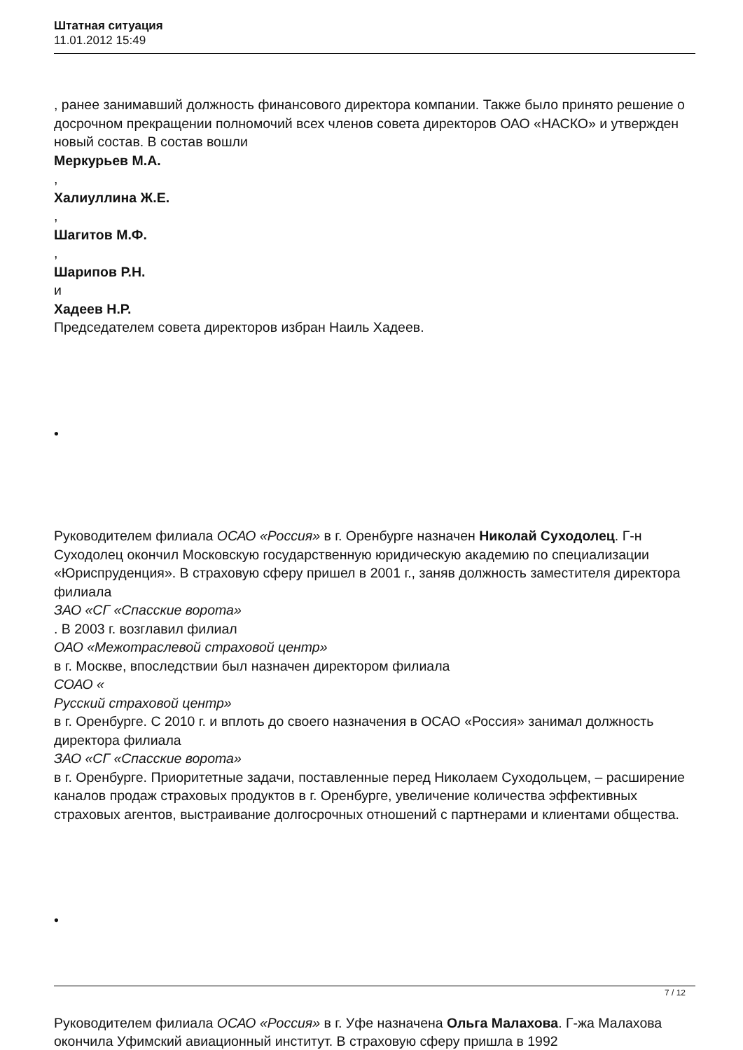Штатная ситуация
11.01.2012 15:49
, ранее занимавший должность финансового директора компании. Также было принято решение о досрочном прекращении полномочий всех членов совета директоров ОАО «НАСКО» и утвержден новый состав. В состав вошли
Меркурьев М.А.
,
Халиуллина Ж.Е.
,
Шагитов М.Ф.
,
Шарипов Р.Н.
и
Хадеев Н.Р.
Председателем совета директоров избран Наиль Хадеев.
•
Руководителем филиала ОСАО «Россия» в г. Оренбурге назначен Николай Суходолец. Г-н Суходолец окончил Московскую государственную юридическую академию по специализации «Юриспруденция». В страховую сферу пришел в 2001 г., заняв должность заместителя директора филиала
ЗАО «СГ «Спасские ворота»
. В 2003 г. возглавил филиал
ОАО «Межотраслевой страховой центр»
в г. Москве, впоследствии был назначен директором филиала
СОАО «
Русский страховой центр»
в г. Оренбурге. С 2010 г. и вплоть до своего назначения в ОСАО «Россия» занимал должность директора филиала
ЗАО «СГ «Спасские ворота»
в г. Оренбурге. Приоритетные задачи, поставленные перед Николаем Суходольцем, – расширение каналов продаж страховых продуктов в г. Оренбурге, увеличение количества эффективных страховых агентов, выстраивание долгосрочных отношений с партнерами и клиентами общества.
•
Руководителем филиала ОСАО «Россия» в г. Уфе назначена Ольга Малахова. Г-жа Малахова окончила Уфимский авиационный институт. В страховую сферу пришла в 1992
7 / 12